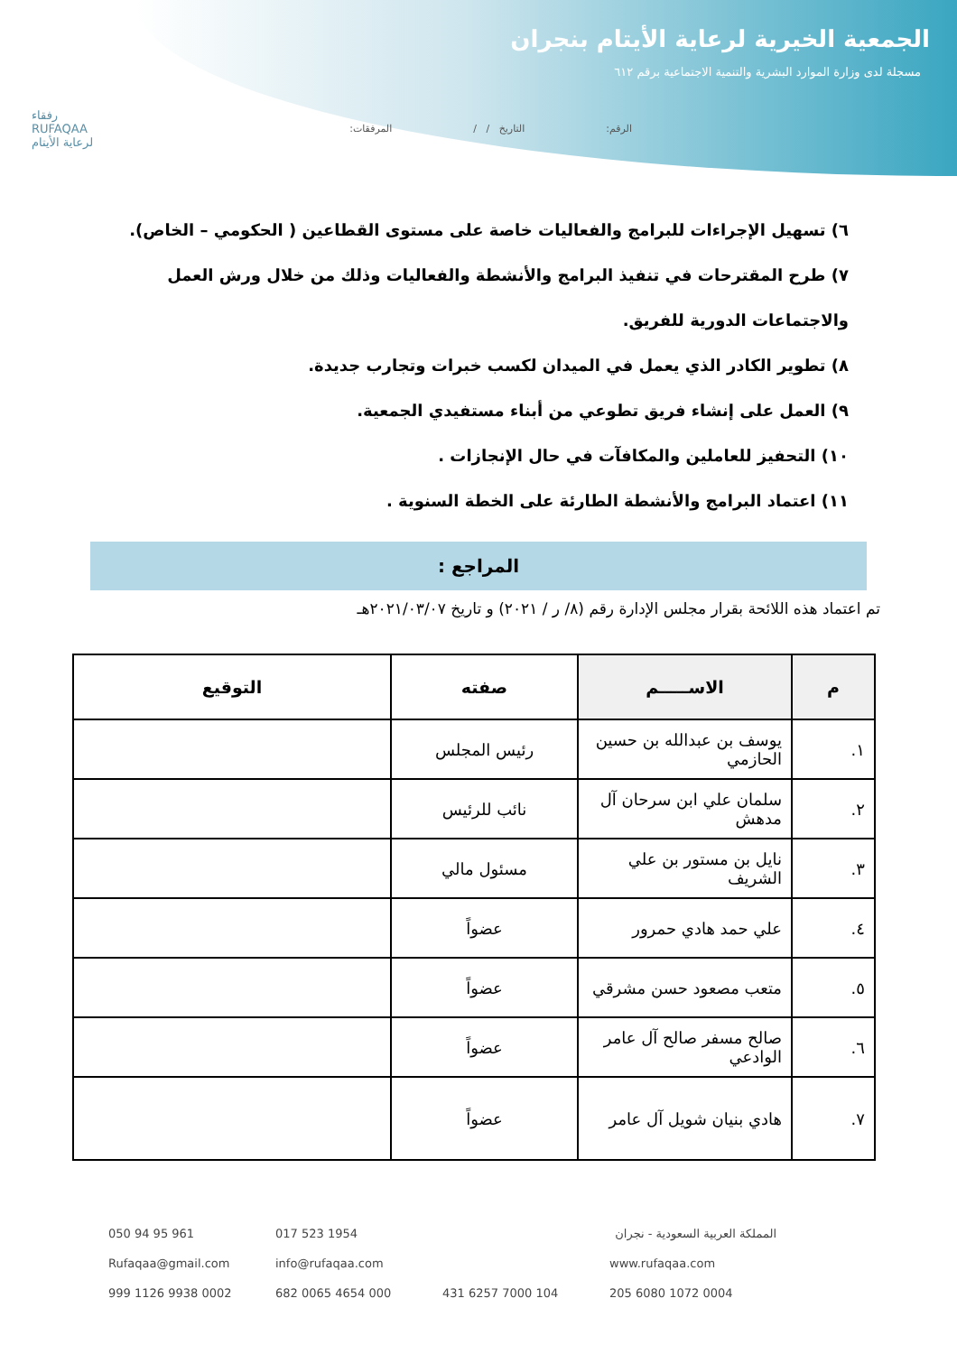الجمعية الخيرية لرعاية الأيتام بنجران
مسجلة لدى وزارة الموارد البشرية والتنمية الاجتماعية برقم ٦١٢
الرقم: التاريخ / / المرفقات:
رفقاء
RUFAQAA
لرعاية الأيتام
٦) تسهيل الإجراءات للبرامج والفعاليات خاصة على مستوى القطاعين ( الحكومي – الخاص).
٧) طرح المقترحات في تنفيذ البرامج والأنشطة والفعاليات وذلك من خلال ورش العمل والاجتماعات الدورية للفريق.
٨) تطوير الكادر الذي يعمل في الميدان لكسب خبرات وتجارب جديدة.
٩) العمل على إنشاء فريق تطوعي من أبناء مستفيدي الجمعية.
١٠) التحفيز للعاملين والمكافآت في حال الإنجازات .
١١) اعتماد البرامج والأنشطة الطارئة على الخطة السنوية .
المراجع :
تم اعتماد هذه اللائحة بقرار مجلس الإدارة رقم (٨/ ر / ٢٠٢١) و تاريخ ٢٠٢١/٠٣/٠٧هـ
| م | الاســـــم | صفته | التوقيع |
| --- | --- | --- | --- |
| ١. | يوسف بن عبدالله بن حسين الحازمي | رئيس المجلس | |
| ٢. | سلمان علي ابن سرحان آل مدهش | نائب للرئيس | |
| ٣. | نايل بن مستور بن علي الشريف | مسئول مالي | |
| ٤. | علي حمد هادي حمرور | عضواً | |
| ٥. | متعب مصعود حسن مشرقي | عضواً | |
| ٦. | صالح مسفر صالح آل عامر الوادعي | عضواً | |
| ٧. | هادي بنيان شويل آل عامر | عضواً | |
050 94 95 961 017 523 1954 المملكة العربية السعودية - نجران Rufaqaa@gmail.com info@rufaqaa.com www.rufaqaa.com 999 1126 9938 0002 682 0065 4654 000 431 6257 7000 104 205 6080 1072 0004